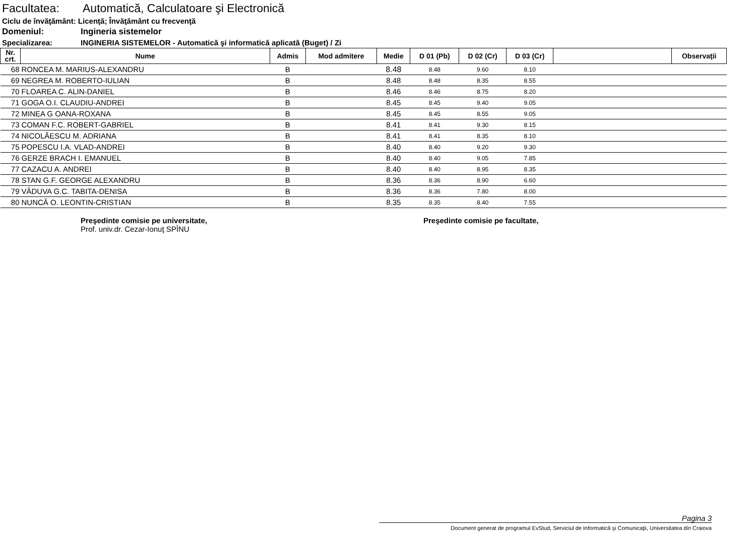Facultatea: Automatică, Calculatoare şi Electronică
Ciclu de învăţământ: Licenţă; Învăţământ cu frecvenţă
Domeniul: Ingineria sistemelor
Specializarea: INGINERIA SISTEMELOR - Automatică şi informatică aplicată (Buget) / Zi
| Nr. crt. | Nume | Admis | Mod admitere | Medie | D 01 (Pb) | D 02 (Cr) | D 03 (Cr) | | Observaţii |
| --- | --- | --- | --- | --- | --- | --- | --- | --- | --- |
| 68 | RONCEA M. MARIUS-ALEXANDRU | B | | 8.48 | 8.48 | 9.60 | 8.10 | | |
| 69 | NEGREA M. ROBERTO-IULIAN | B | | 8.48 | 8.48 | 8.35 | 8.55 | | |
| 70 | FLOAREA C. ALIN-DANIEL | B | | 8.46 | 8.46 | 8.75 | 8.20 | | |
| 71 | GOGA O.I. CLAUDIU-ANDREI | B | | 8.45 | 8.45 | 9.40 | 9.05 | | |
| 72 | MINEA G OANA-ROXANA | B | | 8.45 | 8.45 | 8.55 | 9.05 | | |
| 73 | COMAN F.C. ROBERT-GABRIEL | B | | 8.41 | 8.41 | 9.30 | 8.15 | | |
| 74 | NICOLĂESCU M. ADRIANA | B | | 8.41 | 8.41 | 8.35 | 8.10 | | |
| 75 | POPESCU I.A. VLAD-ANDREI | B | | 8.40 | 8.40 | 9.20 | 9.30 | | |
| 76 | GERZE BRACH I. EMANUEL | B | | 8.40 | 8.40 | 9.05 | 7.85 | | |
| 77 | CAZACU A. ANDREI | B | | 8.40 | 8.40 | 8.95 | 8.35 | | |
| 78 | STAN G.F. GEORGE ALEXANDRU | B | | 8.36 | 8.36 | 8.90 | 6.60 | | |
| 79 | VĂDUVA G.C. TABITA-DENISA | B | | 8.36 | 8.36 | 7.80 | 8.00 | | |
| 80 | NUNCĂ O. LEONTIN-CRISTIAN | B | | 8.35 | 8.35 | 8.40 | 7.55 | | |
Preşedinte comisie pe universitate,
Prof. univ.dr. Cezar-Ionuţ SPÎNU
Preşedinte comisie pe facultate,
Pagina 3
Document generat de programul EvStud, Serviciul de Informatică şi Comunicaţii, Universitatea din Craiova